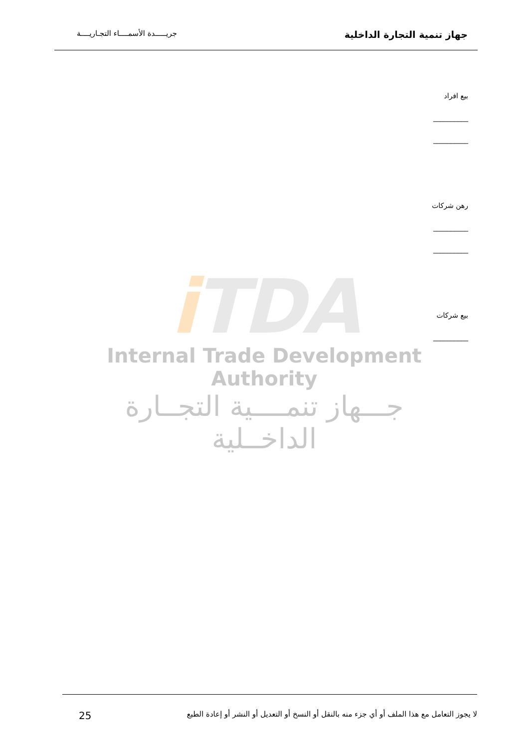جهاز تنمية التجارة الداخلية
جريـــــدة الأسمــــاء التجـاريــــة
بيع افراد
__________
__________
رهن شركات
__________
__________
بيع شركات
__________
i TDA
Internal Trade Development Authority
جـــهاز تنمــــية التجــارة الداخــلية
لا يجوز التعامل مع هذا الملف أو أي جزء منه بالنقل أو النسخ أو التعديل أو النشر أو إعادة الطبع
25